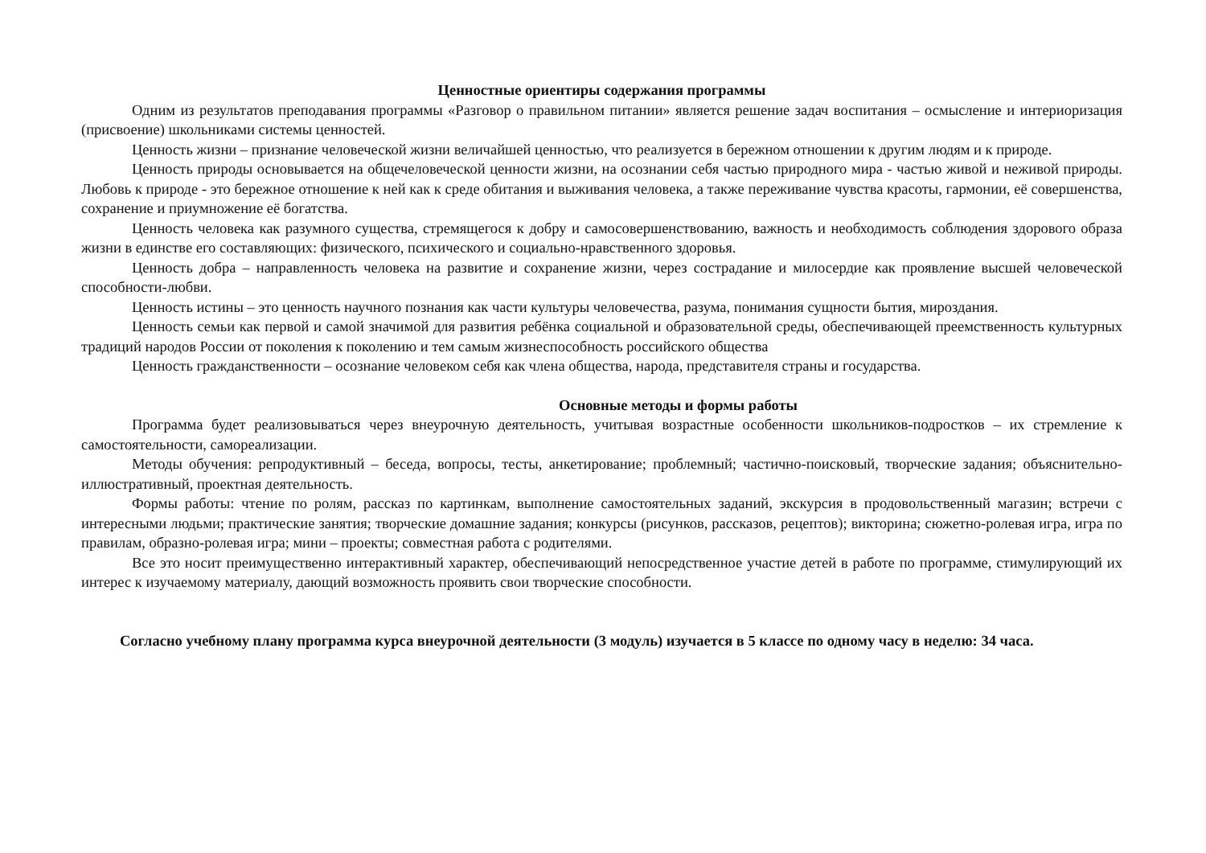Ценностные ориентиры содержания программы
Одним из результатов преподавания программы «Разговор о правильном питании» является решение задач воспитания – осмысление и интериоризация (присвоение) школьниками системы ценностей.
Ценность жизни – признание человеческой жизни величайшей ценностью, что реализуется в бережном отношении к другим людям и к природе.
Ценность природы основывается на общечеловеческой ценности жизни, на осознании себя частью природного мира - частью живой и неживой природы. Любовь к природе - это бережное отношение к ней как к среде обитания и выживания человека, а также переживание чувства красоты, гармонии, её совершенства, сохранение и приумножение её богатства.
Ценность человека как разумного существа, стремящегося к добру и самосовершенствованию, важность и необходимость соблюдения здорового образа жизни в единстве его составляющих: физического, психического и социально-нравственного здоровья.
Ценность добра – направленность человека на развитие и сохранение жизни, через сострадание и милосердие как проявление высшей человеческой способности-любви.
Ценность истины – это ценность научного познания как части культуры человечества, разума, понимания сущности бытия, мироздания.
Ценность семьи как первой и самой значимой для развития ребёнка социальной и образовательной среды, обеспечивающей преемственность культурных традиций народов России от поколения к поколению и тем самым жизнеспособность российского общества
Ценность гражданственности – осознание человеком себя как члена общества, народа, представителя страны и государства.
Основные методы и формы работы
Программа будет реализовываться через внеурочную деятельность, учитывая возрастные особенности школьников-подростков – их стремление к самостоятельности, самореализации.
Методы обучения: репродуктивный – беседа, вопросы, тесты, анкетирование; проблемный; частично-поисковый, творческие задания; объяснительно-иллюстративный, проектная деятельность.
Формы работы: чтение по ролям, рассказ по картинкам, выполнение самостоятельных заданий, экскурсия в продовольственный магазин; встречи с интересными людьми; практические занятия; творческие домашние задания; конкурсы (рисунков, рассказов, рецептов); викторина; сюжетно-ролевая игра, игра по правилам, образно-ролевая игра; мини – проекты; совместная работа с родителями.
Все это носит преимущественно интерактивный характер, обеспечивающий непосредственное участие детей в работе по программе, стимулирующий их интерес к изучаемому материалу, дающий возможность проявить свои творческие способности.
Согласно учебному плану программа курса внеурочной деятельности (3 модуль) изучается в 5 классе по одному часу в неделю: 34 часа.